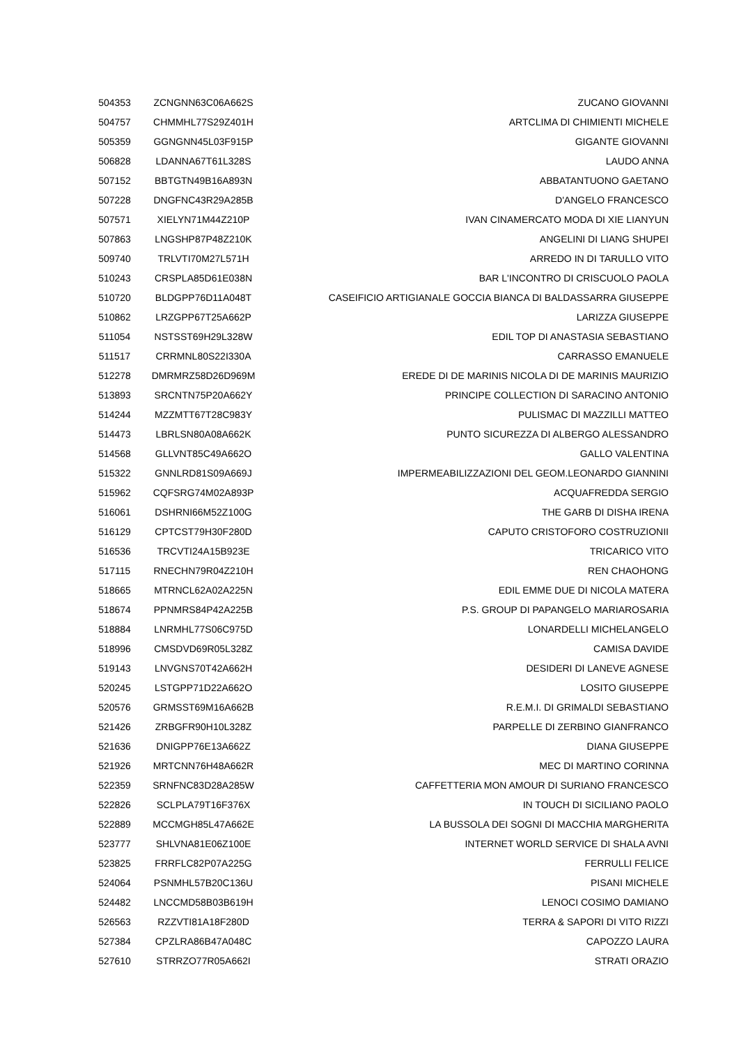| 504353 | ZCNGNN63C06A662S | ZUCANO GIOVANNI |
| 504757 | CHMMHL77S29Z401H | ARTCLIMA DI CHIMIENTI MICHELE |
| 505359 | GGNGNN45L03F915P | GIGANTE GIOVANNI |
| 506828 | LDANNA67T61L328S | LAUDO ANNA |
| 507152 | BBTGTN49B16A893N | ABBATANTUONO GAETANO |
| 507228 | DNGFNC43R29A285B | D'ANGELO FRANCESCO |
| 507571 | XIELYN71M44Z210P | IVAN CINAMERCATO MODA DI XIE LIANYUN |
| 507863 | LNGSHP87P48Z210K | ANGELINI DI LIANG SHUPEI |
| 509740 | TRLVTI70M27L571H | ARREDO IN DI TARULLO VITO |
| 510243 | CRSPLA85D61E038N | BAR L'INCONTRO DI CRISCUOLO PAOLA |
| 510720 | BLDGPP76D11A048T | CASEIFICIO ARTIGIANALE GOCCIA BIANCA DI BALDASSARRA GIUSEPPE |
| 510862 | LRZGPP67T25A662P | LARIZZA GIUSEPPE |
| 511054 | NSTSST69H29L328W | EDIL TOP DI ANASTASIA SEBASTIANO |
| 511517 | CRRMNL80S22I330A | CARRASSO EMANUELE |
| 512278 | DMRMRZ58D26D969M | EREDE DI DE MARINIS NICOLA DI DE MARINIS MAURIZIO |
| 513893 | SRCNTN75P20A662Y | PRINCIPE COLLECTION DI SARACINO ANTONIO |
| 514244 | MZZMTT67T28C983Y | PULISMAC DI MAZZILLI MATTEO |
| 514473 | LBRLSN80A08A662K | PUNTO SICUREZZA DI ALBERGO ALESSANDRO |
| 514568 | GLLVNT85C49A662O | GALLO VALENTINA |
| 515322 | GNNLRD81S09A669J | IMPERMEABILIZZAZIONI DEL GEOM.LEONARDO GIANNINI |
| 515962 | CQFSRG74M02A893P | ACQUAFREDDA SERGIO |
| 516061 | DSHRNI66M52Z100G | THE GARB DI DISHA IRENA |
| 516129 | CPTCST79H30F280D | CAPUTO CRISTOFORO COSTRUZIONII |
| 516536 | TRCVTI24A15B923E | TRICARICO VITO |
| 517115 | RNECHN79R04Z210H | REN CHAOHONG |
| 518665 | MTRNCL62A02A225N | EDIL EMME DUE DI NICOLA MATERA |
| 518674 | PPNMRS84P42A225B | P.S. GROUP DI PAPANGELO MARIAROSARIA |
| 518884 | LNRMHL77S06C975D | LONARDELLI MICHELANGELO |
| 518996 | CMSDVD69R05L328Z | CAMISA DAVIDE |
| 519143 | LNVGNS70T42A662H | DESIDERI DI LANEVE AGNESE |
| 520245 | LSTGPP71D22A662O | LOSITO GIUSEPPE |
| 520576 | GRMSST69M16A662B | R.E.M.I. DI GRIMALDI SEBASTIANO |
| 521426 | ZRBGFR90H10L328Z | PARPELLE DI ZERBINO GIANFRANCO |
| 521636 | DNIGPP76E13A662Z | DIANA GIUSEPPE |
| 521926 | MRTCNN76H48A662R | MEC DI MARTINO CORINNA |
| 522359 | SRNFNC83D28A285W | CAFFETTERIA MON AMOUR DI SURIANO FRANCESCO |
| 522826 | SCLPLA79T16F376X | IN TOUCH DI SICILIANO PAOLO |
| 522889 | MCCMGH85L47A662E | LA BUSSOLA DEI SOGNI DI MACCHIA MARGHERITA |
| 523777 | SHLVNA81E06Z100E | INTERNET WORLD SERVICE DI SHALA AVNI |
| 523825 | FRRFLC82P07A225G | FERRULLI FELICE |
| 524064 | PSNMHL57B20C136U | PISANI MICHELE |
| 524482 | LNCCMD58B03B619H | LENOCI COSIMO DAMIANO |
| 526563 | RZZVTI81A18F280D | TERRA & SAPORI DI VITO RIZZI |
| 527384 | CPZLRA86B47A048C | CAPOZZO LAURA |
| 527610 | STRRZO77R05A662I | STRATI ORAZIO |